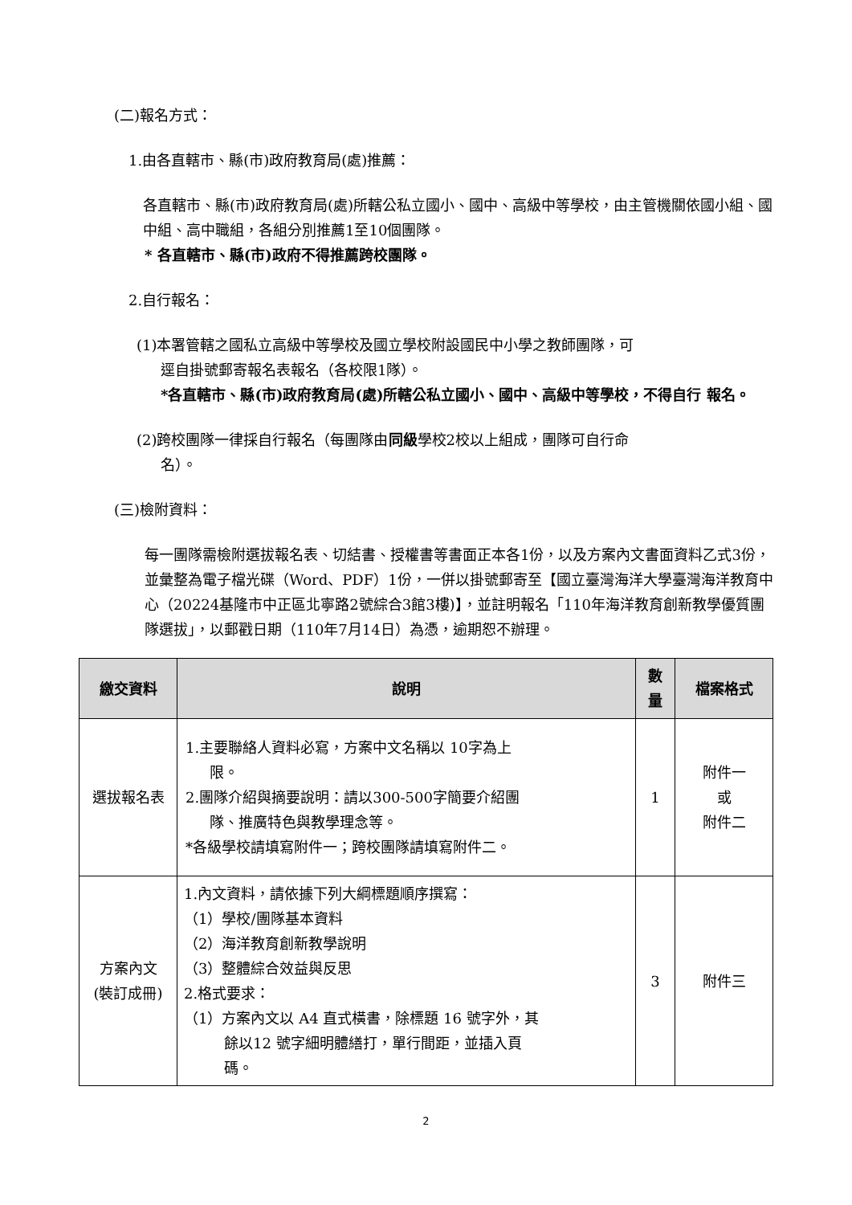(二)報名方式：
1.由各直轄市、縣(市)政府教育局(處)推薦：
各直轄市、縣(市)政府教育局(處)所轄公私立國小、國中、高級中等學校，由主管機關依國小組、國中組、高中職組，各組分別推薦1至10個團隊。
* 各直轄市、縣(市)政府不得推薦跨校團隊。
2.自行報名：
(1)本署管轄之國私立高級中等學校及國立學校附設國民中小學之教師團隊，可
逕自掛號郵寄報名表報名（各校限1隊）。
*各直轄市、縣(市)政府教育局(處)所轄公私立國小、國中、高級中等學校，不得自行 報名。
(2)跨校團隊一律採自行報名（每團隊由同級學校2校以上組成，團隊可自行命
名）。
(三)檢附資料：
每一團隊需檢附選拔報名表、切結書、授權書等書面正本各1份，以及方案內文書面資料乙式3份，並彙整為電子檔光碟（Word、PDF）1份，一併以掛號郵寄至【國立臺灣海洋大學臺灣海洋教育中心（20224基隆市中正區北寧路2號綜合3館3樓)】，並註明報名「110年海洋教育創新教學優質團隊選拔」，以郵戳日期（110年7月14日）為憑，逾期恕不辦理。
| 繳交資料 | 說明 | 數量 | 檔案格式 |
| --- | --- | --- | --- |
| 選拔報名表 | 1.主要聯絡人資料必寫，方案中文名稱以 10字為上 限。 2.團隊介紹與摘要說明：請以300-500字簡要介紹團 隊、推廣特色與教學理念等。 *各級學校請填寫附件一；跨校團隊請填寫附件二。 | 1 | 附件一 或 附件二 |
| 方案內文 (裝訂成冊) | 1.內文資料，請依據下列大綱標題順序撰寫： （1）學校/團隊基本資料 （2）海洋教育創新教學說明 （3）整體綜合效益與反思 2.格式要求： （1）方案內文以 A4 直式橫書，除標題 16 號字外，其 餘以12 號字細明體繕打，單行間距，並插入頁 碼。 | 3 | 附件三 |
2